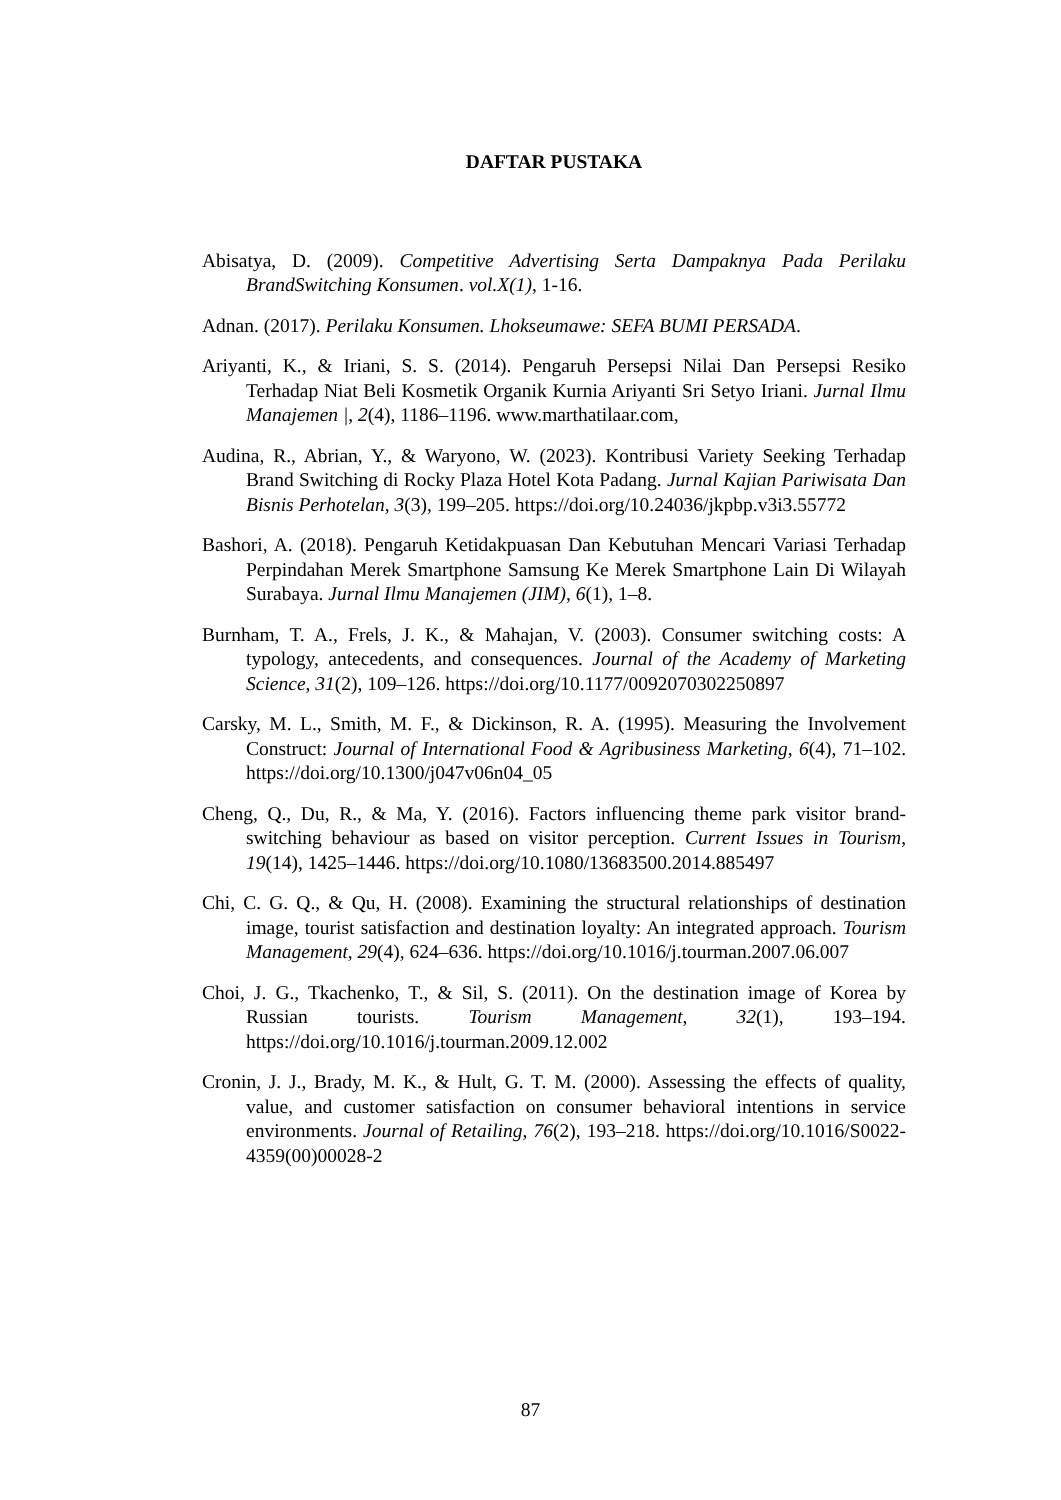DAFTAR PUSTAKA
Abisatya, D. (2009). Competitive Advertising Serta Dampaknya Pada Perilaku BrandSwitching Konsumen. vol.X(1), 1-16.
Adnan. (2017). Perilaku Konsumen. Lhokseumawe: SEFA BUMI PERSADA.
Ariyanti, K., & Iriani, S. S. (2014). Pengaruh Persepsi Nilai Dan Persepsi Resiko Terhadap Niat Beli Kosmetik Organik Kurnia Ariyanti Sri Setyo Iriani. Jurnal Ilmu Manajemen |, 2(4), 1186–1196. www.marthatilaar.com,
Audina, R., Abrian, Y., & Waryono, W. (2023). Kontribusi Variety Seeking Terhadap Brand Switching di Rocky Plaza Hotel Kota Padang. Jurnal Kajian Pariwisata Dan Bisnis Perhotelan, 3(3), 199–205. https://doi.org/10.24036/jkpbp.v3i3.55772
Bashori, A. (2018). Pengaruh Ketidakpuasan Dan Kebutuhan Mencari Variasi Terhadap Perpindahan Merek Smartphone Samsung Ke Merek Smartphone Lain Di Wilayah Surabaya. Jurnal Ilmu Manajemen (JIM), 6(1), 1–8.
Burnham, T. A., Frels, J. K., & Mahajan, V. (2003). Consumer switching costs: A typology, antecedents, and consequences. Journal of the Academy of Marketing Science, 31(2), 109–126. https://doi.org/10.1177/0092070302250897
Carsky, M. L., Smith, M. F., & Dickinson, R. A. (1995). Measuring the Involvement Construct: Journal of International Food & Agribusiness Marketing, 6(4), 71–102. https://doi.org/10.1300/j047v06n04_05
Cheng, Q., Du, R., & Ma, Y. (2016). Factors influencing theme park visitor brand-switching behaviour as based on visitor perception. Current Issues in Tourism, 19(14), 1425–1446. https://doi.org/10.1080/13683500.2014.885497
Chi, C. G. Q., & Qu, H. (2008). Examining the structural relationships of destination image, tourist satisfaction and destination loyalty: An integrated approach. Tourism Management, 29(4), 624–636. https://doi.org/10.1016/j.tourman.2007.06.007
Choi, J. G., Tkachenko, T., & Sil, S. (2011). On the destination image of Korea by Russian tourists. Tourism Management, 32(1), 193–194. https://doi.org/10.1016/j.tourman.2009.12.002
Cronin, J. J., Brady, M. K., & Hult, G. T. M. (2000). Assessing the effects of quality, value, and customer satisfaction on consumer behavioral intentions in service environments. Journal of Retailing, 76(2), 193–218. https://doi.org/10.1016/S0022-4359(00)00028-2
87